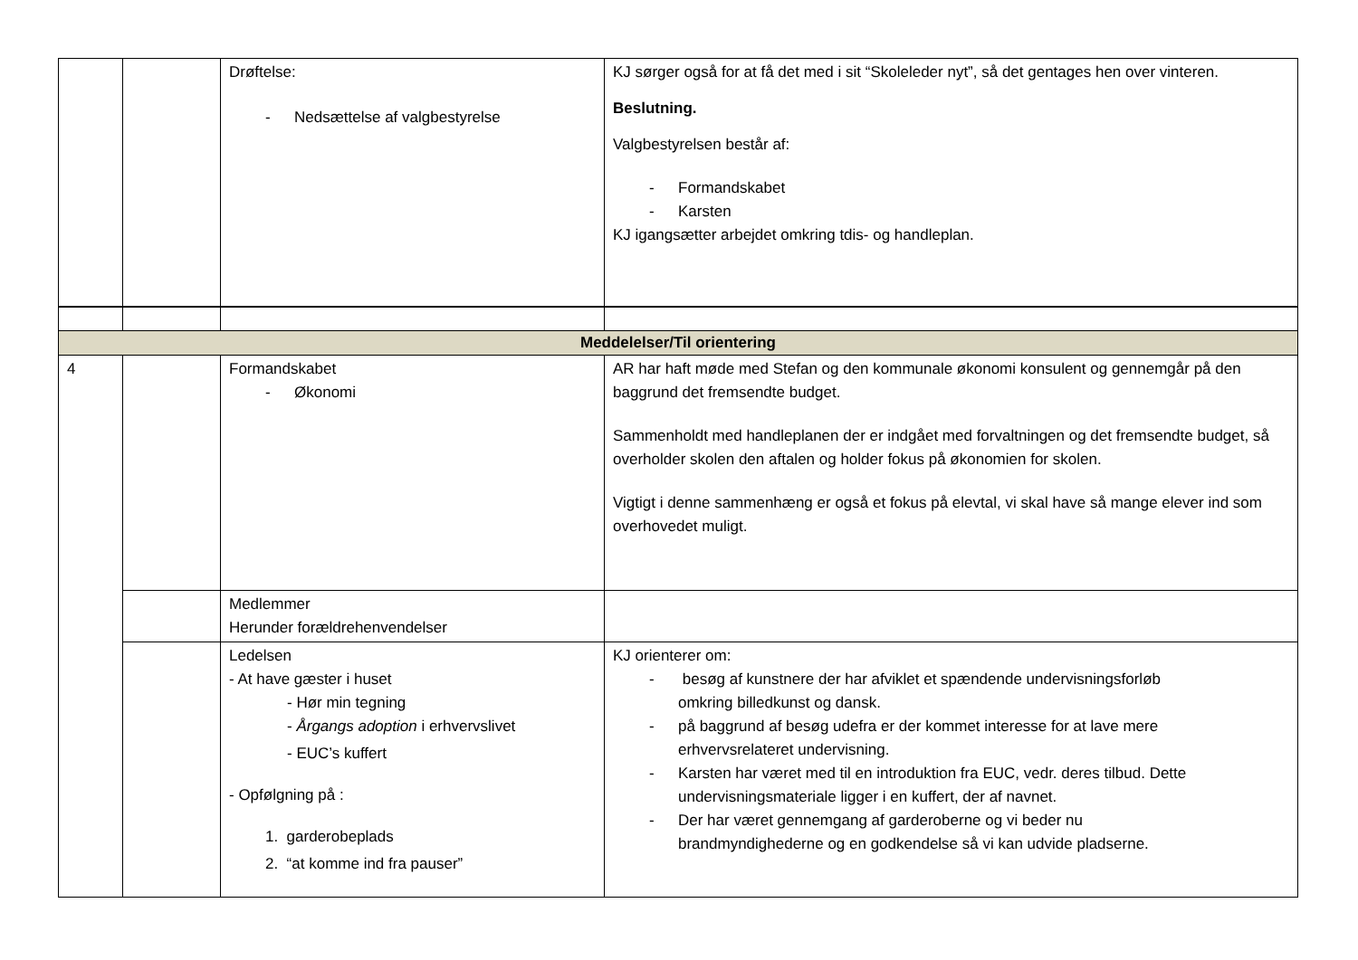| | | Drøftelse: - Nedsættelse af valgbestyrelse | KJ sørger også for at få det med i sit “Skoleleder nyt”, så det gentages hen over vinteren. Beslutning. Valgbestyrelsen består af: - Formandskabet - Karsten KJ igangsætter arbejdet omkring tdis- og handleplan. |
| Meddelelser/Til orientering | | | |
| 4 | | Formandskabet - Økonomi | AR har haft møde med Stefan og den kommunale økonomi konsulent og gennemgår på den baggrund det fremsendte budget. Sammenholdt med handleplanen der er indgået med forvaltningen og det fremsendte budget, så overholder skolen den aftalen og holder fokus på økonomien for skolen. Vigtigt i denne sammenhæng er også et fokus på elevtal, vi skal have så mange elever ind som overhovedet muligt. |
| | | Medlemmer Herunder forældrehenvendelser | |
| | | Ledelsen - At have gæster i huset - Hør min tegning - Årgangs adoption i erhvervslivet - EUC’s kuffert - Opfølgning på : 1. garderobeplads 2. “at komme ind fra pauser” | KJ orienterer om: - besøg af kunstnere der har afviklet et spændende undervisningsforløb omkring billedkunst og dansk. - på baggrund af besøg udefra er der kommet interesse for at lave mere erhvervsrelateret undervisning. - Karsten har været med til en introduktion fra EUC, vedr. deres tilbud. Dette undervisningsmateriale ligger i en kuffert, der af navnet. - Der har været gennemgang af garderoberne og vi beder nu brandmyndighederne og en godkendelse så vi kan udvide pladserne. |